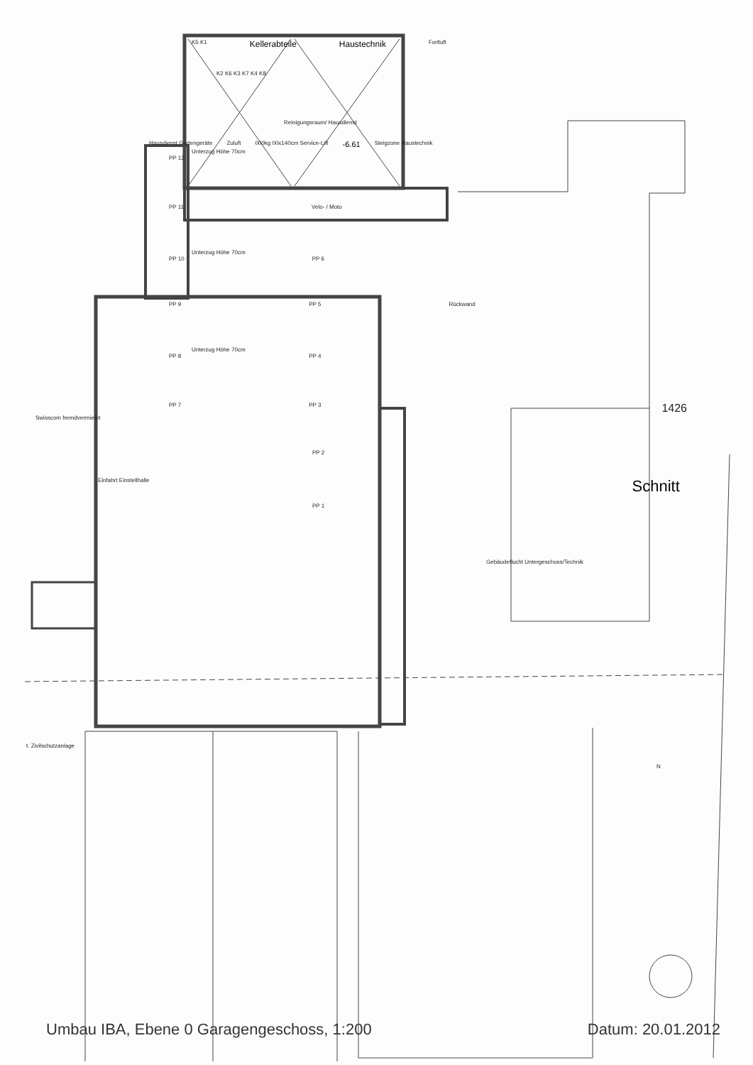K5 K1 Kellerabteile Haustechnik Fortluft
K2 K6 K3 K7 K4 K8
Reinigungsraum/ Hausdienst
Hausdienst Gartengeräte Zuluft 000kg 00x140cm Service-Lift -6.61 Steigzone Haustechnik
Unterzug Höhe 70cm
PP 12
PP 11 Velo- / Moto
Unterzug Höhe 70cm
PP 10 PP 6
PP 9 PP 5 Rückwand
Unterzug Höhe 70cm
PP 8 PP 4
PP 7 PP 3 1426
Swisscom fremdvermietet
PP 2
Einfahrt Einstellhalle Schnitt
PP 1
Gebäudeflucht Untergeschoss/Technik
t. Zivilschutzanlage
N
Umbau IBA, Ebene 0 Garagengeschoss, 1:200 Datum: 20.01.2012